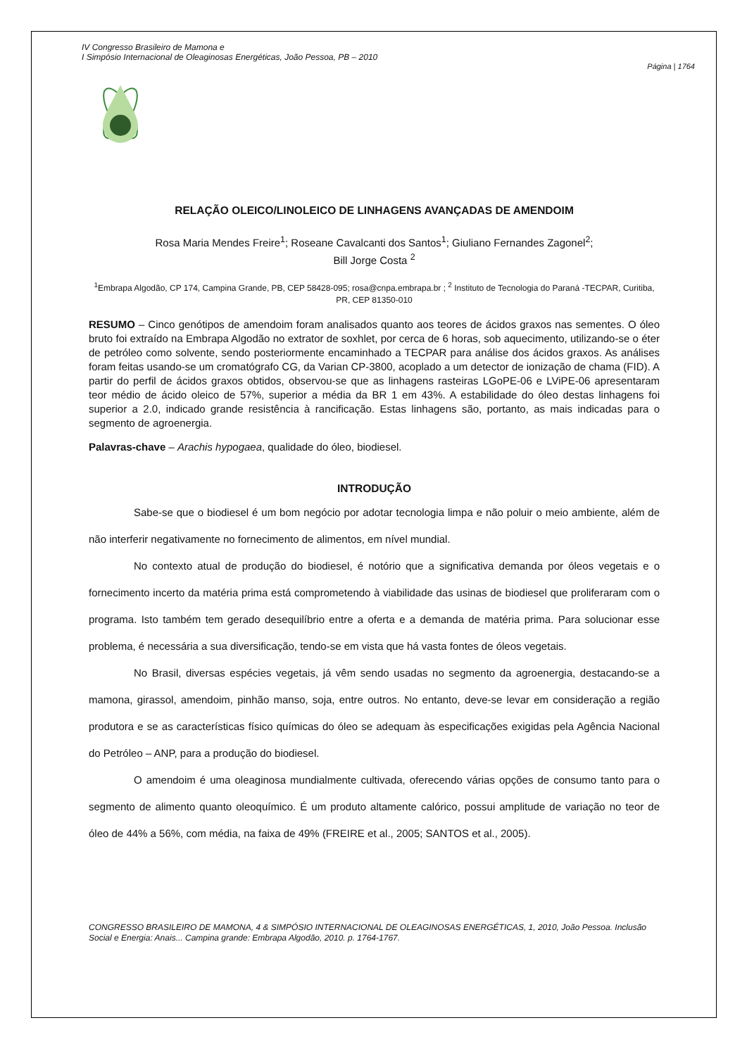IV Congresso Brasileiro de Mamona e
I Simpósio Internacional de Oleaginosas Energéticas, João Pessoa, PB – 2010
Página | 1764
RELAÇÃO OLEICO/LINOLEICO DE LINHAGENS AVANÇADAS DE AMENDOIM
Rosa Maria Mendes Freire<sup>1</sup>; Roseane Cavalcanti dos Santos<sup>1</sup>; Giuliano Fernandes Zagonel<sup>2</sup>;
Bill Jorge Costa <sup>2</sup>
<sup>1</sup> Embrapa Algodão, CP 174, Campina Grande, PB, CEP 58428-095; rosa@cnpa.embrapa.br ; <sup>2</sup> Instituto de Tecnologia do Paraná -TECPAR, Curitiba, PR, CEP 81350-010
RESUMO – Cinco genótipos de amendoim foram analisados quanto aos teores de ácidos graxos nas sementes. O óleo bruto foi extraído na Embrapa Algodão no extrator de soxhlet, por cerca de 6 horas, sob aquecimento, utilizando-se o éter de petróleo como solvente, sendo posteriormente encaminhado a TECPAR para análise dos ácidos graxos. As análises foram feitas usando-se um cromatógrafo CG, da Varian CP-3800, acoplado a um detector de ionização de chama (FID). A partir do perfil de ácidos graxos obtidos, observou-se que as linhagens rasteiras LGoPE-06 e LViPE-06 apresentaram teor médio de ácido oleico de 57%, superior a média da BR 1 em 43%. A estabilidade do óleo destas linhagens foi superior a 2.0, indicado grande resistência à rancificação. Estas linhagens são, portanto, as mais indicadas para o segmento de agroenergia.
Palavras-chave – Arachis hypogaea, qualidade do óleo, biodiesel.
INTRODUÇÃO
Sabe-se que o biodiesel é um bom negócio por adotar tecnologia limpa e não poluir o meio ambiente, além de não interferir negativamente no fornecimento de alimentos, em nível mundial.
No contexto atual de produção do biodiesel, é notório que a significativa demanda por óleos vegetais e o fornecimento incerto da matéria prima está comprometendo à viabilidade das usinas de biodiesel que proliferaram com o programa. Isto também tem gerado desequilíbrio entre a oferta e a demanda de matéria prima. Para solucionar esse problema, é necessária a sua diversificação, tendo-se em vista que há vasta fontes de óleos vegetais.
No Brasil, diversas espécies vegetais, já vêm sendo usadas no segmento da agroenergia, destacando-se a mamona, girassol, amendoim, pinhão manso, soja, entre outros. No entanto, deve-se levar em consideração a região produtora e se as características físico químicas do óleo se adequam às especificações exigidas pela Agência Nacional do Petróleo – ANP, para a produção do biodiesel.
O amendoim é uma oleaginosa mundialmente cultivada, oferecendo várias opções de consumo tanto para o segmento de alimento quanto oleoquímico. É um produto altamente calórico, possui amplitude de variação no teor de óleo de 44% a 56%, com média, na faixa de 49% (FREIRE et al., 2005; SANTOS et al., 2005).
CONGRESSO BRASILEIRO DE MAMONA, 4 & SIMPÓSIO INTERNACIONAL DE OLEAGINOSAS ENERGÉTICAS, 1, 2010, João Pessoa. Inclusão Social e Energia: Anais... Campina grande: Embrapa Algodão, 2010. p. 1764-1767.